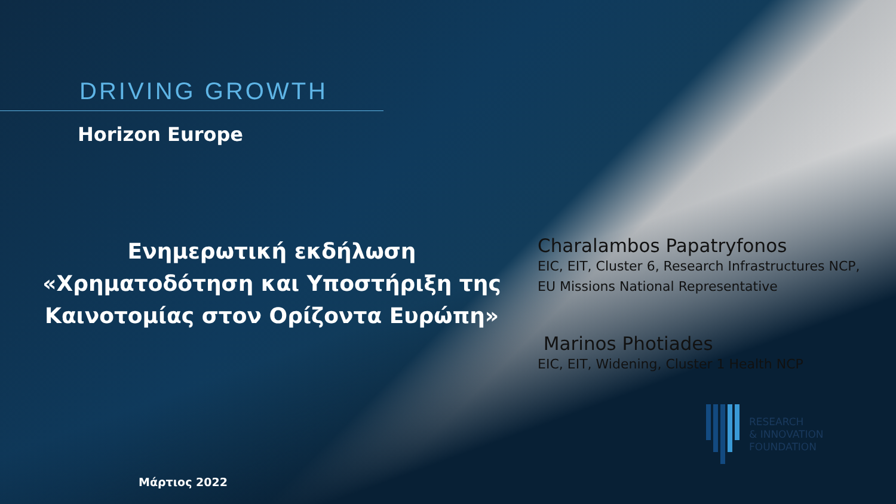DRIVING GROWTH
Horizon Europe
Ενημερωτική εκδήλωση «Χρηματοδότηση και Υποστήριξη της Καινοτομίας στον Ορίζοντα Ευρώπη»
Μάρτιος 2022
Charalambos Papatryfonos
EIC, EIT, Cluster 6, Research Infrastructures NCP, EU Missions National Representative
Marinos Photiades
EIC, EIT, Widening, Cluster 1 Health NCP
RESEARCH
& INNOVATION
FOUNDATION